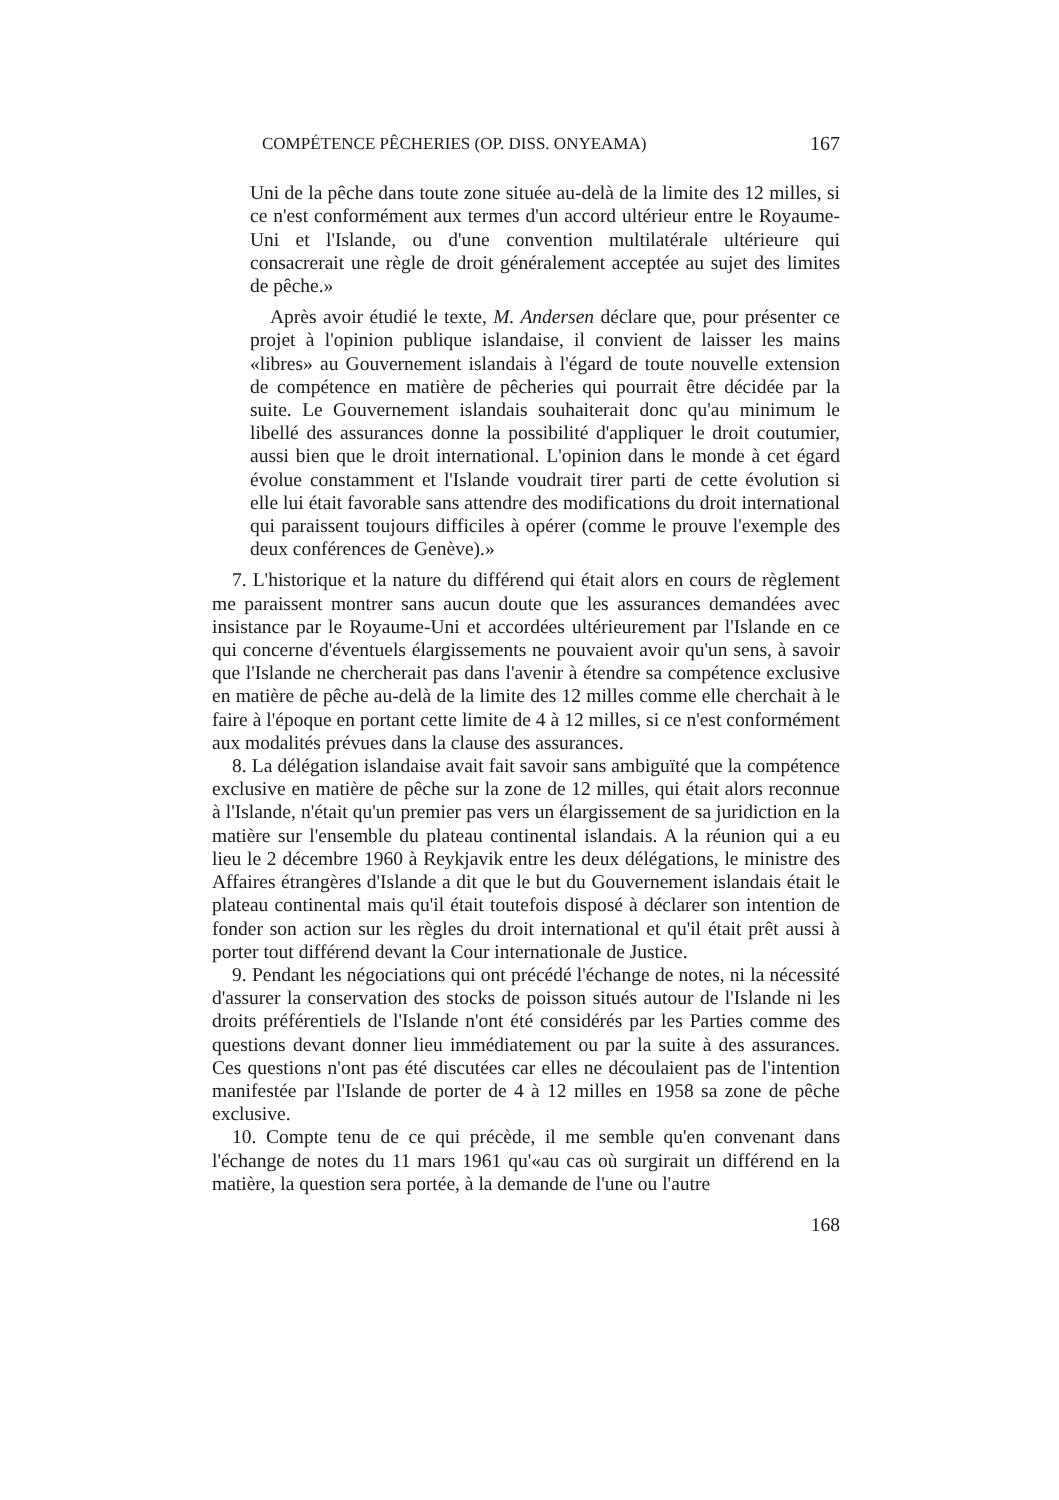COMPÉTENCE PÊCHERIES (OP. DISS. ONYEAMA) 167
Uni de la pêche dans toute zone située au-delà de la limite des 12 milles, si ce n'est conformément aux termes d'un accord ultérieur entre le Royaume-Uni et l'Islande, ou d'une convention multilatérale ultérieure qui consacrerait une règle de droit généralement acceptée au sujet des limites de pêche.»
Après avoir étudié le texte, M. Andersen déclare que, pour présenter ce projet à l'opinion publique islandaise, il convient de laisser les mains «libres» au Gouvernement islandais à l'égard de toute nouvelle extension de compétence en matière de pêcheries qui pourrait être décidée par la suite. Le Gouvernement islandais souhaiterait donc qu'au minimum le libellé des assurances donne la possibilité d'appliquer le droit coutumier, aussi bien que le droit international. L'opinion dans le monde à cet égard évolue constamment et l'Islande voudrait tirer parti de cette évolution si elle lui était favorable sans attendre des modifications du droit international qui paraissent toujours difficiles à opérer (comme le prouve l'exemple des deux conférences de Genève).»
7. L'historique et la nature du différend qui était alors en cours de règlement me paraissent montrer sans aucun doute que les assurances demandées avec insistance par le Royaume-Uni et accordées ultérieurement par l'Islande en ce qui concerne d'éventuels élargissements ne pouvaient avoir qu'un sens, à savoir que l'Islande ne chercherait pas dans l'avenir à étendre sa compétence exclusive en matière de pêche au-delà de la limite des 12 milles comme elle cherchait à le faire à l'époque en portant cette limite de 4 à 12 milles, si ce n'est conformément aux modalités prévues dans la clause des assurances.
8. La délégation islandaise avait fait savoir sans ambiguïté que la compétence exclusive en matière de pêche sur la zone de 12 milles, qui était alors reconnue à l'Islande, n'était qu'un premier pas vers un élargissement de sa juridiction en la matière sur l'ensemble du plateau continental islandais. A la réunion qui a eu lieu le 2 décembre 1960 à Reykjavik entre les deux délégations, le ministre des Affaires étrangères d'Islande a dit que le but du Gouvernement islandais était le plateau continental mais qu'il était toutefois disposé à déclarer son intention de fonder son action sur les règles du droit international et qu'il était prêt aussi à porter tout différend devant la Cour internationale de Justice.
9. Pendant les négociations qui ont précédé l'échange de notes, ni la nécessité d'assurer la conservation des stocks de poisson situés autour de l'Islande ni les droits préférentiels de l'Islande n'ont été considérés par les Parties comme des questions devant donner lieu immédiatement ou par la suite à des assurances. Ces questions n'ont pas été discutées car elles ne découlaient pas de l'intention manifestée par l'Islande de porter de 4 à 12 milles en 1958 sa zone de pêche exclusive.
10. Compte tenu de ce qui précède, il me semble qu'en convenant dans l'échange de notes du 11 mars 1961 qu'«au cas où surgirait un différend en la matière, la question sera portée, à la demande de l'une ou l'autre
168